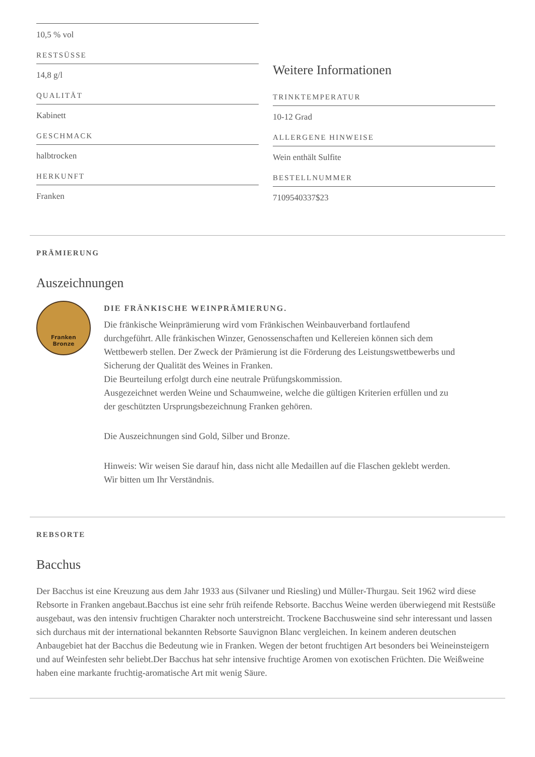10,5 % vol
RESTSÜSSE
14,8 g/l
QUALITÄT
Kabinett
GESCHMACK
halbtrocken
HERKUNFT
Franken
Weitere Informationen
TRINKTEMPERATUR
10-12 Grad
ALLERGENE HINWEISE
Wein enthält Sulfite
BESTELLNUMMER
7109540337$23
PRÄMIERUNG
Auszeichnungen
Franken
Bronze
DIE FRÄNKISCHE WEINPRÄMIERUNG.
Die fränkische Weinprämierung wird vom Fränkischen Weinbauverband fortlaufend durchgeführt. Alle fränkischen Winzer, Genossenschaften und Kellereien können sich dem Wettbewerb stellen. Der Zweck der Prämierung ist die Förderung des Leistungswettbewerbs und Sicherung der Qualität des Weines in Franken.
Die Beurteilung erfolgt durch eine neutrale Prüfungskommission.
Ausgezeichnet werden Weine und Schaumweine, welche die gültigen Kriterien erfüllen und zu der geschützten Ursprungsbezeichnung Franken gehören.
Die Auszeichnungen sind Gold, Silber und Bronze.
Hinweis: Wir weisen Sie darauf hin, dass nicht alle Medaillen auf die Flaschen geklebt werden. Wir bitten um Ihr Verständnis.
REBSORTE
Bacchus
Der Bacchus ist eine Kreuzung aus dem Jahr 1933 aus (Silvaner und Riesling) und Müller-Thurgau. Seit 1962 wird diese Rebsorte in Franken angebaut.Bacchus ist eine sehr früh reifende Rebsorte. Bacchus Weine werden überwiegend mit Restsüße ausgebaut, was den intensiv fruchtigen Charakter noch unterstreicht. Trockene Bacchusweine sind sehr interessant und lassen sich durchaus mit der international bekannten Rebsorte Sauvignon Blanc vergleichen. In keinem anderen deutschen Anbaugebiet hat der Bacchus die Bedeutung wie in Franken. Wegen der betont fruchtigen Art besonders bei Weineinsteigern und auf Weinfesten sehr beliebt.Der Bacchus hat sehr intensive fruchtige Aromen von exotischen Früchten. Die Weißweine haben eine markante fruchtig-aromatische Art mit wenig Säure.